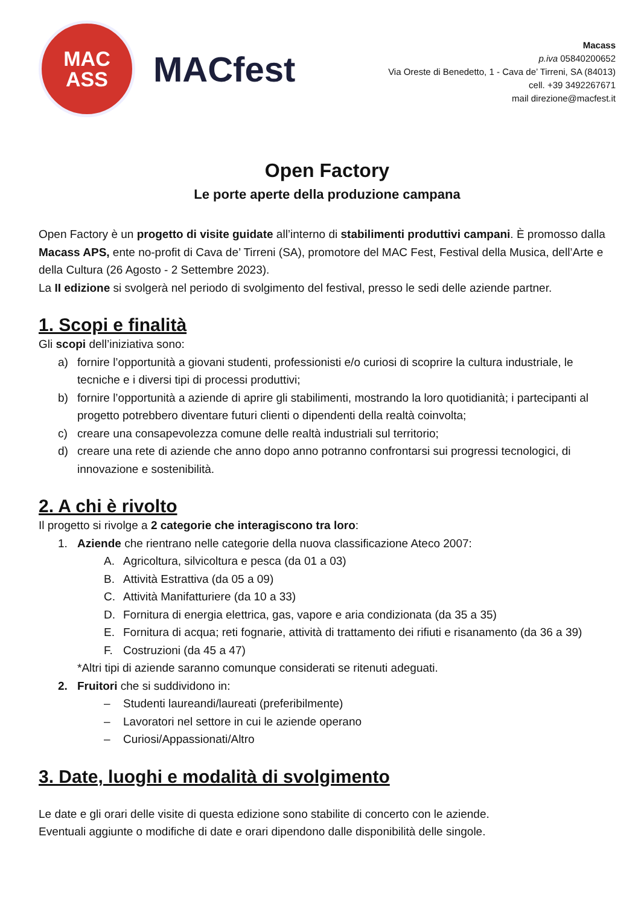MAC
ASS
MACfest
Macass
p.iva 05840200652
Via Oreste di Benedetto, 1 - Cava de’ Tirreni, SA (84013)
cell. +39 3492267671
mail direzione@macfest.it
Open Factory
Le porte aperte della produzione campana
Open Factory è un progetto di visite guidate all’interno di stabilimenti produttivi campani. È promosso dalla Macass APS, ente no-profit di Cava de’ Tirreni (SA), promotore del MAC Fest, Festival della Musica, dell’Arte e della Cultura (26 Agosto - 2 Settembre 2023).
La II edizione si svolgerà nel periodo di svolgimento del festival, presso le sedi delle aziende partner.
1. Scopi e finalità
Gli scopi dell’iniziativa sono:
a) fornire l’opportunità a giovani studenti, professionisti e/o curiosi di scoprire la cultura industriale, le tecniche e i diversi tipi di processi produttivi;
b) fornire l’opportunità a aziende di aprire gli stabilimenti, mostrando la loro quotidianità; i partecipanti al progetto potrebbero diventare futuri clienti o dipendenti della realtà coinvolta;
c) creare una consapevolezza comune delle realtà industriali sul territorio;
d) creare una rete di aziende che anno dopo anno potranno confrontarsi sui progressi tecnologici, di innovazione e sostenibilità.
2. A chi è rivolto
Il progetto si rivolge a 2 categorie che interagiscono tra loro:
1. Aziende che rientrano nelle categorie della nuova classificazione Ateco 2007:
A. Agricoltura, silvicoltura e pesca (da 01 a 03)
B. Attività Estrattiva (da 05 a 09)
C. Attività Manifatturiere (da 10 a 33)
D. Fornitura di energia elettrica, gas, vapore e aria condizionata (da 35 a 35)
E. Fornitura di acqua; reti fognarie, attività di trattamento dei rifiuti e risanamento (da 36 a 39)
F. Costruzioni (da 45 a 47)
*Altri tipi di aziende saranno comunque considerati se ritenuti adeguati.
2. Fruitori che si suddividono in:
– Studenti laureandi/laureati (preferibilmente)
– Lavoratori nel settore in cui le aziende operano
– Curiosi/Appassionati/Altro
3. Date, luoghi e modalità di svolgimento
Le date e gli orari delle visite di questa edizione sono stabilite di concerto con le aziende.
Eventuali aggiunte o modifiche di date e orari dipendono dalle disponibilità delle singole.